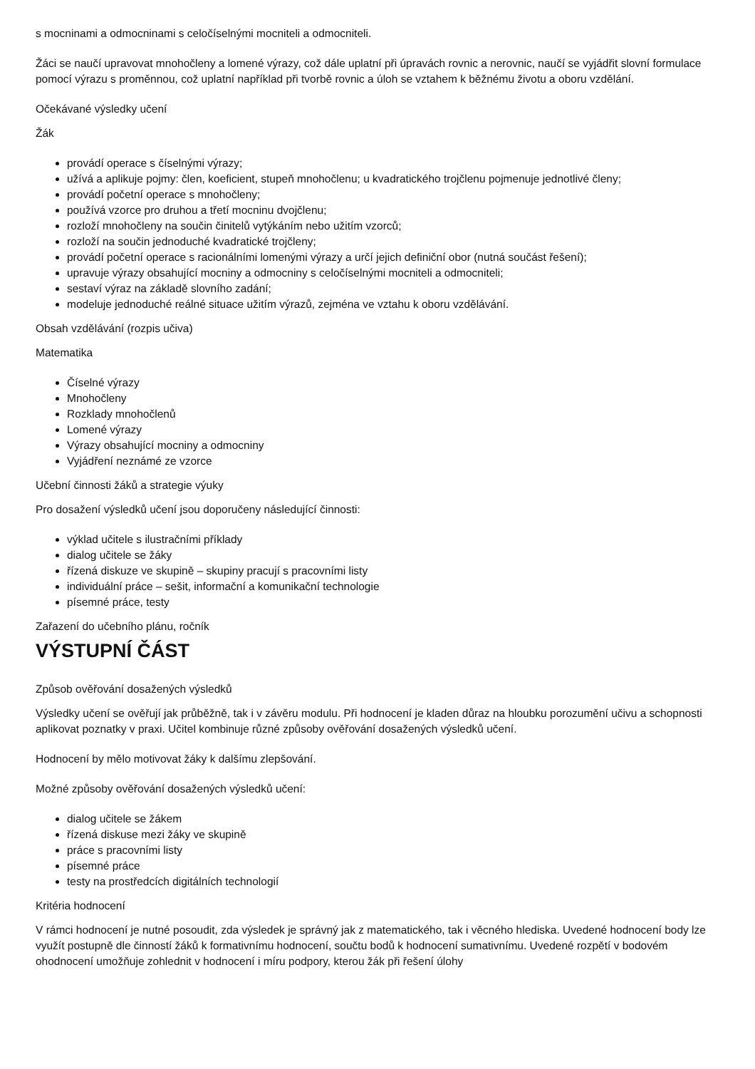s mocninami a odmocninami s celočíselnými mocniteli a odmocniteli.
Žáci se naučí upravovat mnohočleny a lomené výrazy, což dále uplatní při úpravách rovnic a nerovnic, naučí se vyjádřit slovní formulace pomocí výrazu s proměnnou, což uplatní například při tvorbě rovnic a úloh se vztahem k běžnému životu a oboru vzdělání.
Očekávané výsledky učení
Žák
provádí operace s číselnými výrazy;
užívá a aplikuje pojmy: člen, koeficient, stupeň mnohočlenu; u kvadratického trojčlenu pojmenuje jednotlivé členy;
provádí početní operace s mnohočleny;
používá vzorce pro druhou a třetí mocninu dvojčlenu;
rozloží mnohočleny na součin činitelů vytýkáním nebo užitím vzorců;
rozloží na součin jednoduché kvadratické trojčleny;
provádí početní operace s racionálními lomenými výrazy a určí jejich definiční obor (nutná součást řešení);
upravuje výrazy obsahující mocniny a odmocniny s celočíselnými mocniteli a odmocniteli;
sestaví výraz na základě slovního zadání;
modeluje jednoduché reálné situace užitím výrazů, zejména ve vztahu k oboru vzdělávání.
Obsah vzdělávání (rozpis učiva)
Matematika
Číselné výrazy
Mnohočleny
Rozklady mnohočlenů
Lomené výrazy
Výrazy obsahující mocniny a odmocniny
Vyjádření neznámé ze vzorce
Učební činnosti žáků a strategie výuky
Pro dosažení výsledků učení jsou doporučeny následující činnosti:
výklad učitele s ilustračními příklady
dialog učitele se žáky
řízená diskuze ve skupině – skupiny pracují s pracovními listy
individuální práce – sešit, informační a komunikační technologie
písemné práce, testy
Zařazení do učebního plánu, ročník
VÝSTUPNÍ ČÁST
Způsob ověřování dosažených výsledků
Výsledky učení se ověřují jak průběžně, tak i v závěru modulu. Při hodnocení je kladen důraz na hloubku porozumění učivu a schopnosti aplikovat poznatky v praxi. Učitel kombinuje různé způsoby ověřování dosažených výsledků učení.
Hodnocení by mělo motivovat žáky k dalšímu zlepšování.
Možné způsoby ověřování dosažených výsledků učení:
dialog učitele se žákem
řízená diskuse mezi žáky ve skupině
práce s pracovními listy
písemné práce
testy na prostředcích digitálních technologií
Kritéria hodnocení
V rámci hodnocení je nutné posoudit, zda výsledek je správný jak z matematického, tak i věcného hlediska. Uvedené hodnocení body lze využít postupně dle činností žáků k formativnímu hodnocení, součtu bodů k hodnocení sumativnímu. Uvedené rozpětí v bodovém ohodnocení umožňuje zohlednit v hodnocení i míru podpory, kterou žák při řešení úlohy